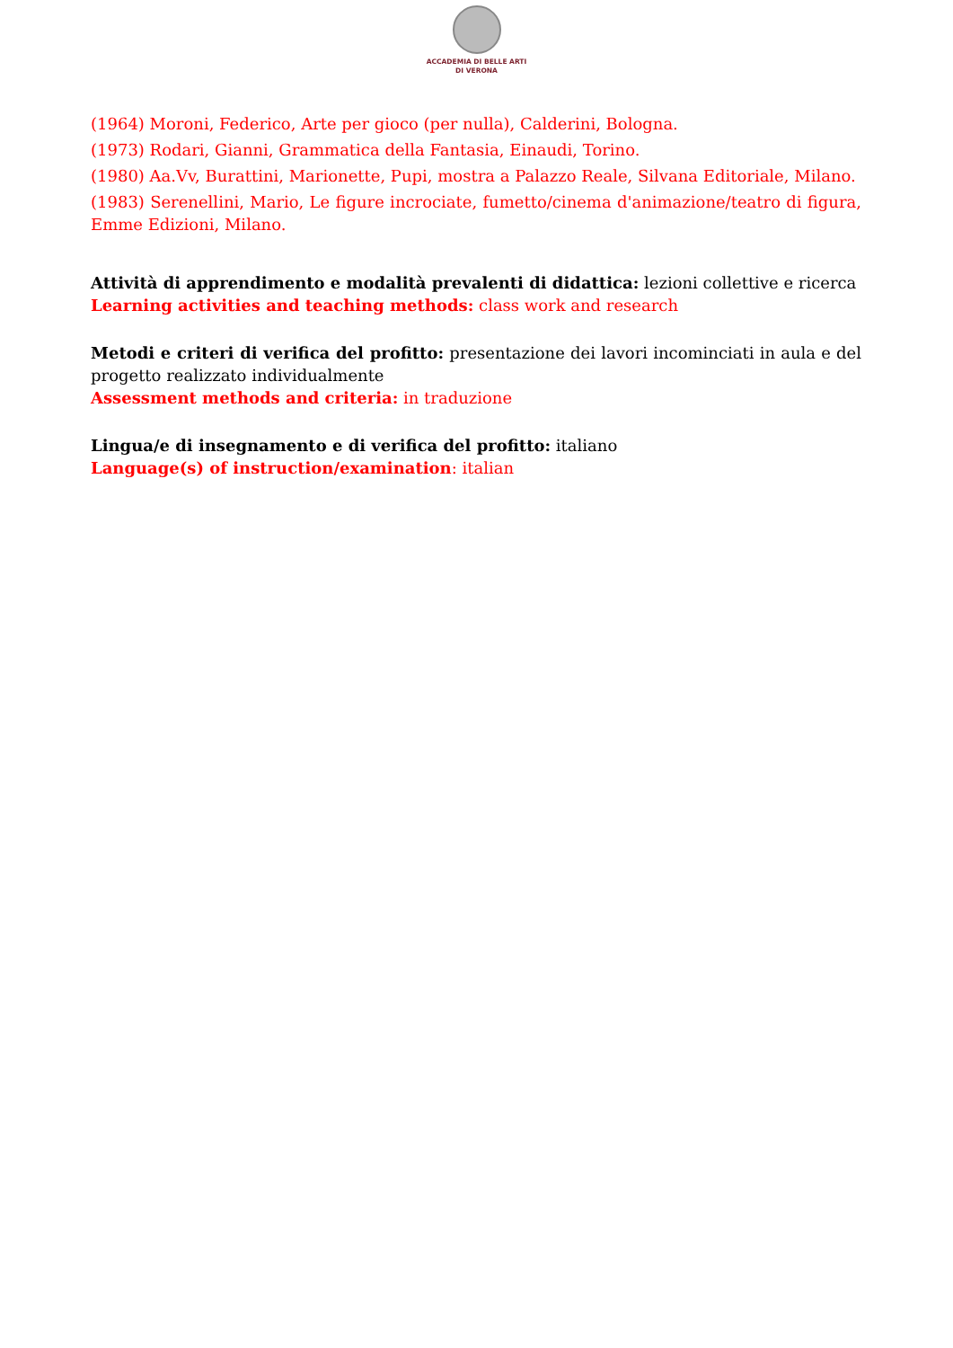ACCADEMIA DI BELLE ARTI
DI VERONA
(1964) Moroni, Federico, Arte per gioco (per nulla), Calderini, Bologna.
(1973) Rodari, Gianni, Grammatica della Fantasia, Einaudi, Torino.
(1980) Aa.Vv, Burattini, Marionette, Pupi, mostra a Palazzo Reale, Silvana Editoriale, Milano.
(1983) Serenellini, Mario, Le figure incrociate, fumetto/cinema d'animazione/teatro di figura, Emme Edizioni, Milano.
Attività di apprendimento e modalità prevalenti di didattica: lezioni collettive e ricerca
Learning activities and teaching methods: class work and research
Metodi e criteri di verifica del profitto: presentazione dei lavori incominciati in aula e del progetto realizzato individualmente
Assessment methods and criteria: in traduzione
Lingua/e di insegnamento e di verifica del profitto: italiano
Language(s) of instruction/examination: italian